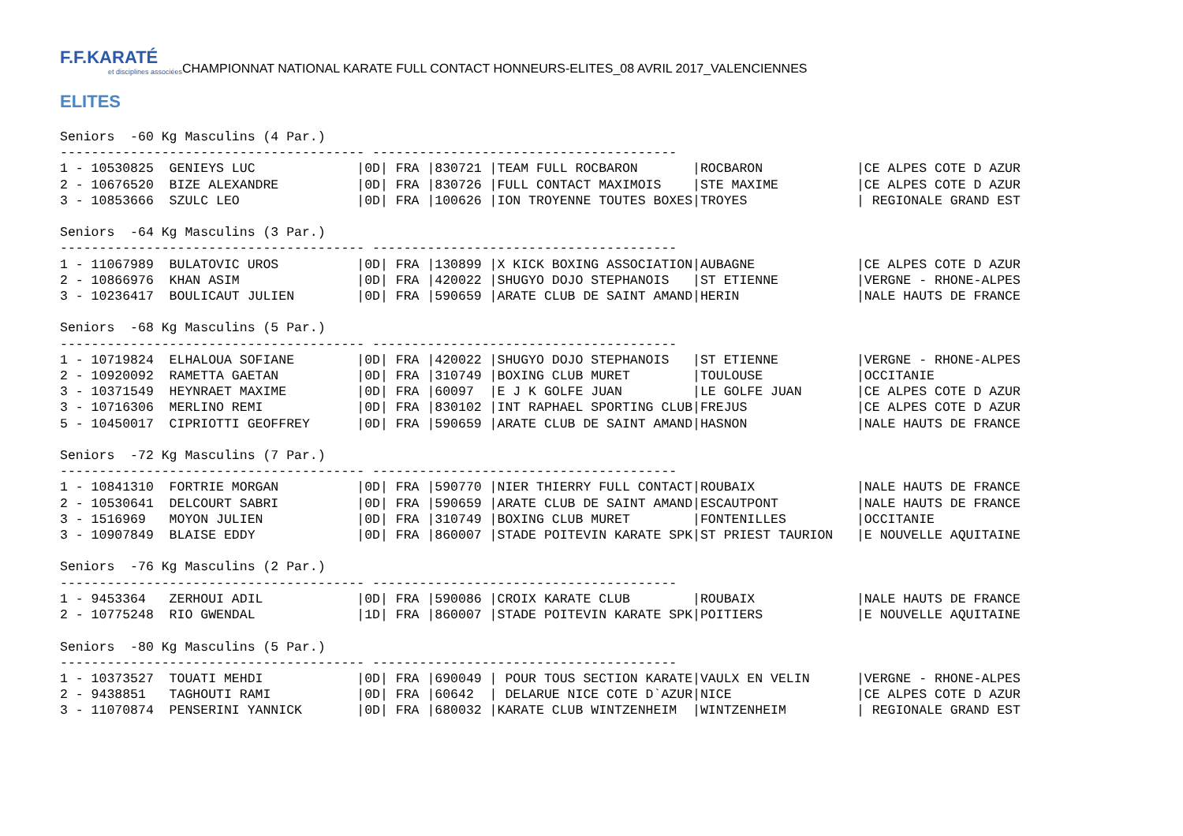F.F.KARATÉ
et disciplines associées
CHAMPIONNAT NATIONAL KARATE FULL CONTACT HONNEURS-ELITES_08 AVRIL 2017_VALENCIENNES
ELITES
Seniors  -60 Kg Masculins (4 Par.)
--------------------------------------- ---------------------------------------
1 - 10530825  GENIEYS LUC             |0D| FRA |830721 |TEAM FULL ROCBARON       |ROCBARON            |CE ALPES COTE D AZUR
2 - 10676520  BIZE ALEXANDRE          |0D| FRA |830726 |FULL CONTACT MAXIMOIS    |STE MAXIME          |CE ALPES COTE D AZUR
3 - 10853666  SZULC LEO               |0D| FRA |100626 |ION TROYENNE TOUTES BOXES|TROYES              | REGIONALE GRAND EST

Seniors  -64 Kg Masculins (3 Par.)
--------------------------------------- ---------------------------------------
1 - 11067989  BULATOVIC UROS          |0D| FRA |130899 |X KICK BOXING ASSOCIATION|AUBAGNE             |CE ALPES COTE D AZUR
2 - 10866976  KHAN ASIM               |0D| FRA |420022 |SHUGYO DOJO STEPHANOIS   |ST ETIENNE          |VERGNE - RHONE-ALPES
3 - 10236417  BOULICAUT JULIEN        |0D| FRA |590659 |ARATE CLUB DE SAINT AMAND|HERIN               |NALE HAUTS DE FRANCE

Seniors  -68 Kg Masculins (5 Par.)
--------------------------------------- ---------------------------------------
1 - 10719824  ELHALOUA SOFIANE        |0D| FRA |420022 |SHUGYO DOJO STEPHANOIS   |ST ETIENNE          |VERGNE - RHONE-ALPES
2 - 10920092  RAMETTA GAETAN          |0D| FRA |310749 |BOXING CLUB MURET        |TOULOUSE            |OCCITANIE
3 - 10371549  HEYNRAET MAXIME         |0D| FRA |60097  |E J K GOLFE JUAN         |LE GOLFE JUAN       |CE ALPES COTE D AZUR
3 - 10716306  MERLINO REMI            |0D| FRA |830102 |INT RAPHAEL SPORTING CLUB|FREJUS              |CE ALPES COTE D AZUR
5 - 10450017  CIPRIOTTI GEOFFREY      |0D| FRA |590659 |ARATE CLUB DE SAINT AMAND|HASNON              |NALE HAUTS DE FRANCE

Seniors  -72 Kg Masculins (7 Par.)
--------------------------------------- ---------------------------------------
1 - 10841310  FORTRIE MORGAN          |0D| FRA |590770 |NIER THIERRY FULL CONTACT|ROUBAIX             |NALE HAUTS DE FRANCE
2 - 10530641  DELCOURT SABRI          |0D| FRA |590659 |ARATE CLUB DE SAINT AMAND|ESCAUTPONT          |NALE HAUTS DE FRANCE
3 - 1516969   MOYON JULIEN            |0D| FRA |310749 |BOXING CLUB MURET        |FONTENILLES         |OCCITANIE
3 - 10907849  BLAISE EDDY             |0D| FRA |860007 |STADE POITEVIN KARATE SPK|ST PRIEST TAURION   |E NOUVELLE AQUITAINE

Seniors  -76 Kg Masculins (2 Par.)
--------------------------------------- ---------------------------------------
1 - 9453364   ZERHOUI ADIL            |0D| FRA |590086 |CROIX KARATE CLUB        |ROUBAIX             |NALE HAUTS DE FRANCE
2 - 10775248  RIO GWENDAL             |1D| FRA |860007 |STADE POITEVIN KARATE SPK|POITIERS            |E NOUVELLE AQUITAINE

Seniors  -80 Kg Masculins (5 Par.)
--------------------------------------- ---------------------------------------
1 - 10373527  TOUATI MEHDI            |0D| FRA |690049 | POUR TOUS SECTION KARATE|VAULX EN VELIN      |VERGNE - RHONE-ALPES
2 - 9438851   TAGHOUTI RAMI           |0D| FRA |60642  | DELARUE NICE COTE D`AZUR|NICE                |CE ALPES COTE D AZUR
3 - 11070874  PENSERINI YANNICK       |0D| FRA |680032 |KARATE CLUB WINTZENHEIM  |WINTZENHEIM         | REGIONALE GRAND EST